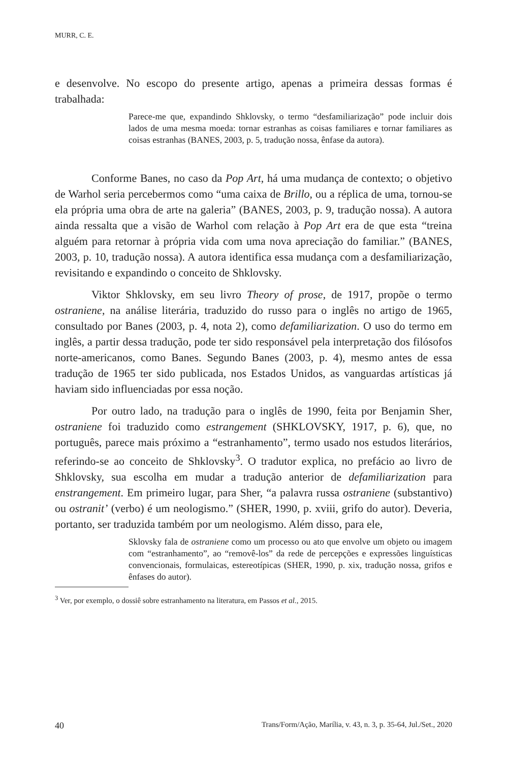MURR, C. E.
e desenvolve. No escopo do presente artigo, apenas a primeira dessas formas é trabalhada:
Parece-me que, expandindo Shklovsky, o termo “desfamiliarização” pode incluir dois lados de uma mesma moeda: tornar estranhas as coisas familiares e tornar familiares as coisas estranhas (BANES, 2003, p. 5, tradução nossa, ênfase da autora).
Conforme Banes, no caso da Pop Art, há uma mudança de contexto; o objetivo de Warhol seria percebermos como “uma caixa de Brillo, ou a réplica de uma, tornou-se ela própria uma obra de arte na galeria” (BANES, 2003, p. 9, tradução nossa). A autora ainda ressalta que a visão de Warhol com relação à Pop Art era de que esta “treina alguém para retornar à própria vida com uma nova apreciação do familiar.” (BANES, 2003, p. 10, tradução nossa). A autora identifica essa mudança com a desfamiliarização, revisitando e expandindo o conceito de Shklovsky.
Viktor Shklovsky, em seu livro Theory of prose, de 1917, propõe o termo ostraniene, na análise literária, traduzido do russo para o inglês no artigo de 1965, consultado por Banes (2003, p. 4, nota 2), como defamiliarization. O uso do termo em inglês, a partir dessa tradução, pode ter sido responsável pela interpretação dos filósofos norte-americanos, como Banes. Segundo Banes (2003, p. 4), mesmo antes de essa tradução de 1965 ter sido publicada, nos Estados Unidos, as vanguardas artísticas já haviam sido influenciadas por essa noção.
Por outro lado, na tradução para o inglês de 1990, feita por Benjamin Sher, ostraniene foi traduzido como estrangement (SHKLOVSKY, 1917, p. 6), que, no português, parece mais próximo a “estranhamento”, termo usado nos estudos literários, referindo-se ao conceito de Shklovsky<sup>3</sup>. O tradutor explica, no prefácio ao livro de Shklovsky, sua escolha em mudar a tradução anterior de defamiliarization para enstrangement. Em primeiro lugar, para Sher, “a palavra russa ostraniene (substantivo) ou ostranit’ (verbo) é um neologismo.” (SHER, 1990, p. xviii, grifo do autor). Deveria, portanto, ser traduzida também por um neologismo. Além disso, para ele,
Sklovsky fala de ostraniene como um processo ou ato que envolve um objeto ou imagem com “estranhamento”, ao “removê-los” da rede de percepções e expressões linguísticas convencionais, formulaicas, estereotípicas (SHER, 1990, p. xix, tradução nossa, grifos e ênfases do autor).
<sup>3</sup> Ver, por exemplo, o dossiê sobre estranhamento na literatura, em Passos et al., 2015.
40 Trans/Form/Ação, Marília, v. 43, n. 3, p. 35-64, Jul./Set., 2020